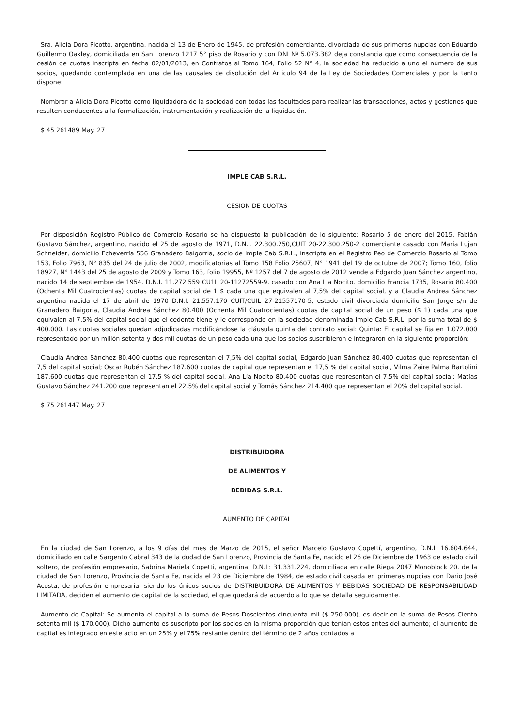Sra. Alicia Dora Picotto, argentina, nacida el 13 de Enero de 1945, de profesión comerciante, divorciada de sus primeras nupcias con Eduardo Guillermo Oakley, domiciliada en San Lorenzo 1217 5° piso de Rosario y con DNI Nº 5.073.382 deja constancia que como consecuencia de la cesión de cuotas inscripta en fecha 02/01/2013, en Contratos al Tomo 164, Folio 52 N° 4, la sociedad ha reducido a uno el número de sus socios, quedando contemplada en una de las causales de disolución del Articulo 94 de la Ley de Sociedades Comerciales y por la tanto dispone:
Nombrar a Alicia Dora Picotto como liquidadora de la sociedad con todas las facultades para realizar las transacciones, actos y gestiones que resulten conducentes a la formalización, instrumentación y realización de la liquidación.
$ 45 261489 May. 27
IMPLE CAB S.R.L.
CESION DE CUOTAS
Por disposición Registro Público de Comercio Rosario se ha dispuesto la publicación de lo siguiente: Rosario 5 de enero del 2015, Fabián Gustavo Sánchez, argentino, nacido el 25 de agosto de 1971, D.N.I. 22.300.250,CUIT 20-22.300.250-2 comerciante casado con María Lujan Schneider, domicilio Echeverría 556 Granadero Baigorria, socio de Imple Cab S.R.L., inscripta en el Registro Peo de Comercio Rosario al Tomo 153, Folio 7963, N° 835 del 24 de julio de 2002, modificatorias al Tomo 158 Folio 25607, N° 1941 del 19 de octubre de 2007; Tomo 160, folio 18927, N° 1443 del 25 de agosto de 2009 y Tomo 163, folio 19955, Nº 1257 del 7 de agosto de 2012 vende a Edgardo Juan Sánchez argentino, nacido 14 de septiembre de 1954, D.N.I. 11.272.559 CU1L 20-11272559-9, casado con Ana Lia Nocito, domicilio Francia 1735, Rosario 80.400 (Ochenta Mil Cuatrocientas) cuotas de capital social de 1 $ cada una que equivalen al 7,5% del capital social, y a Claudia Andrea Sánchez argentina nacida el 17 de abril de 1970 D.N.I. 21.557.170 CUIT/CUIL 27-21557170-5, estado civil divorciada domicilio San Jorge s/n de Granadero Baigoria, Claudia Andrea Sánchez 80.400 (Ochenta Mil Cuatrocientas) cuotas de capital social de un peso ($ 1) cada una que equivalen al 7,5% del capital social que el cedente tiene y le corresponde en la sociedad denominada Imple Cab S.R.L. por la suma total de $ 400.000. Las cuotas sociales quedan adjudicadas modificándose la cláusula quinta del contrato social: Quinta: El capital se fija en 1.072.000 representado por un millón setenta y dos mil cuotas de un peso cada una que los socios suscribieron e integraron en la siguiente proporción:
Claudia Andrea Sánchez 80.400 cuotas que representan el 7,5% del capital social, Edgardo Juan Sánchez 80.400 cuotas que representan el 7,5 del capital social; Oscar Rubén Sánchez 187.600 cuotas de capital que representan el 17,5 % del capital social, Vilma Zaire Palma Bartolini 187.600 cuotas que representan el 17,5 % del capital social, Ana Lía Nocito 80.400 cuotas que representan el 7,5% del capital social; Matías Gustavo Sánchez 241.200 que representan el 22,5% del capital social y Tomás Sánchez 214.400 que representan el 20% del capital social.
$ 75 261447 May. 27
DISTRIBUIDORA
DE ALIMENTOS Y
BEBIDAS S.R.L.
AUMENTO DE CAPITAL
En la ciudad de San Lorenzo, a los 9 días del mes de Marzo de 2015, el señor Marcelo Gustavo Copettí, argentino, D.N.I. 16.604.644, domiciliado en calle Sargento Cabral 343 de la dudad de San Lorenzo, Provincia de Santa Fe, nacido el 26 de Diciembre de 1963 de estado civil soltero, de profesión empresario, Sabrina Mariela Copetti, argentina, D.N.L: 31.331.224, domiciliada en calle Riega 2047 Monoblock 20, de la ciudad de San Lorenzo, Provincia de Santa Fe, nacida el 23 de Diciembre de 1984, de estado civil casada en primeras nupcias con Dario José Acosta, de profesión empresaria, siendo los únicos socios de DISTRIBUIDORA DE ALIMENTOS Y BEBIDAS SOCIEDAD DE RESPONSABILIDAD LIMITADA, deciden el aumento de capital de la sociedad, el que quedará de acuerdo a lo que se detalla seguidamente.
Aumento de Capital: Se aumenta el capital a la suma de Pesos Doscientos cincuenta mil ($ 250.000), es decir en la suma de Pesos Ciento setenta mil ($ 170.000). Dicho aumento es suscripto por los socios en la misma proporción que tenían estos antes del aumento; el aumento de capital es integrado en este acto en un 25% y el 75% restante dentro del término de 2 años contados a